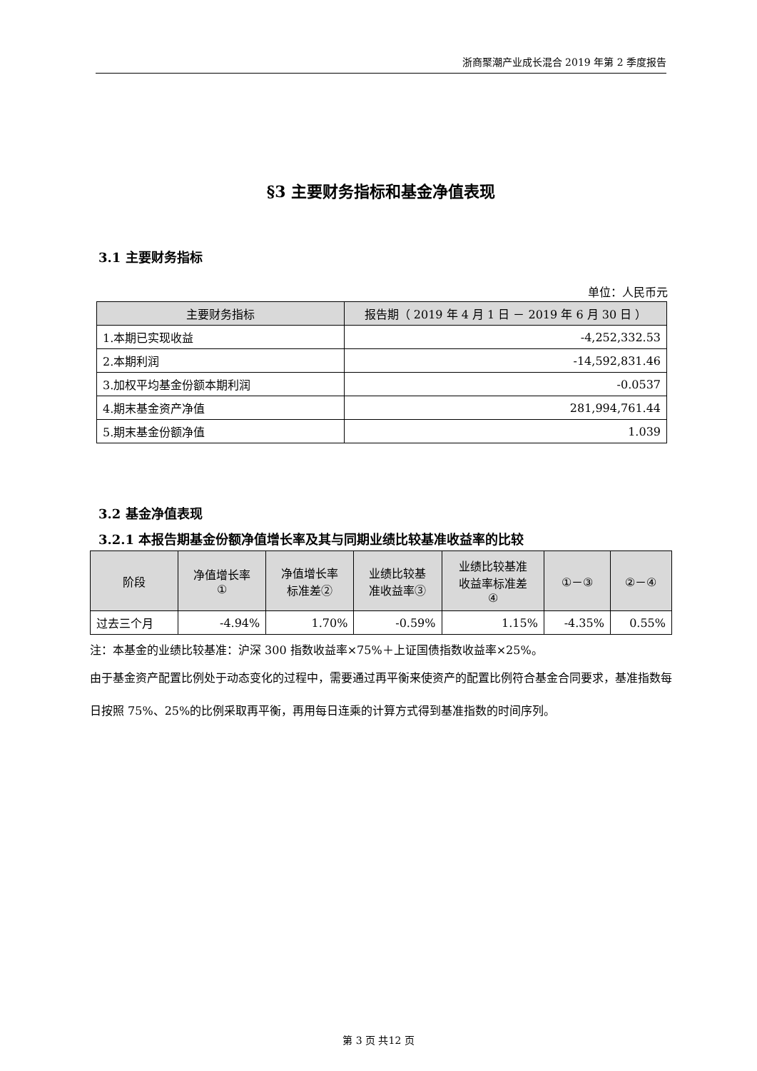浙商聚潮产业成长混合 2019 年第 2 季度报告
§3 主要财务指标和基金净值表现
3.1 主要财务指标
单位：人民币元
| 主要财务指标 | 报告期（ 2019 年 4 月 1 日 － 2019 年 6 月 30 日 ） |
| --- | --- |
| 1.本期已实现收益 | -4,252,332.53 |
| 2.本期利润 | -14,592,831.46 |
| 3.加权平均基金份额本期利润 | -0.0537 |
| 4.期末基金资产净值 | 281,994,761.44 |
| 5.期末基金份额净值 | 1.039 |
3.2 基金净值表现
3.2.1 本报告期基金份额净值增长率及其与同期业绩比较基准收益率的比较
| 阶段 | 净值增长率 ① | 净值增长率 标准差② | 业绩比较基 准收益率③ | 业绩比较基准 收益率标准差 ④ | ①－③ | ②－④ |
| --- | --- | --- | --- | --- | --- | --- |
| 过去三个月 | -4.94% | 1.70% | -0.59% | 1.15% | -4.35% | 0.55% |
注：本基金的业绩比较基准：沪深 300 指数收益率×75%＋上证国债指数收益率×25%。
由于基金资产配置比例处于动态变化的过程中，需要通过再平衡来使资产的配置比例符合基金合同要求，基准指数每日按照 75%、25%的比例采取再平衡，再用每日连乘的计算方式得到基准指数的时间序列。
第 3 页 共12 页